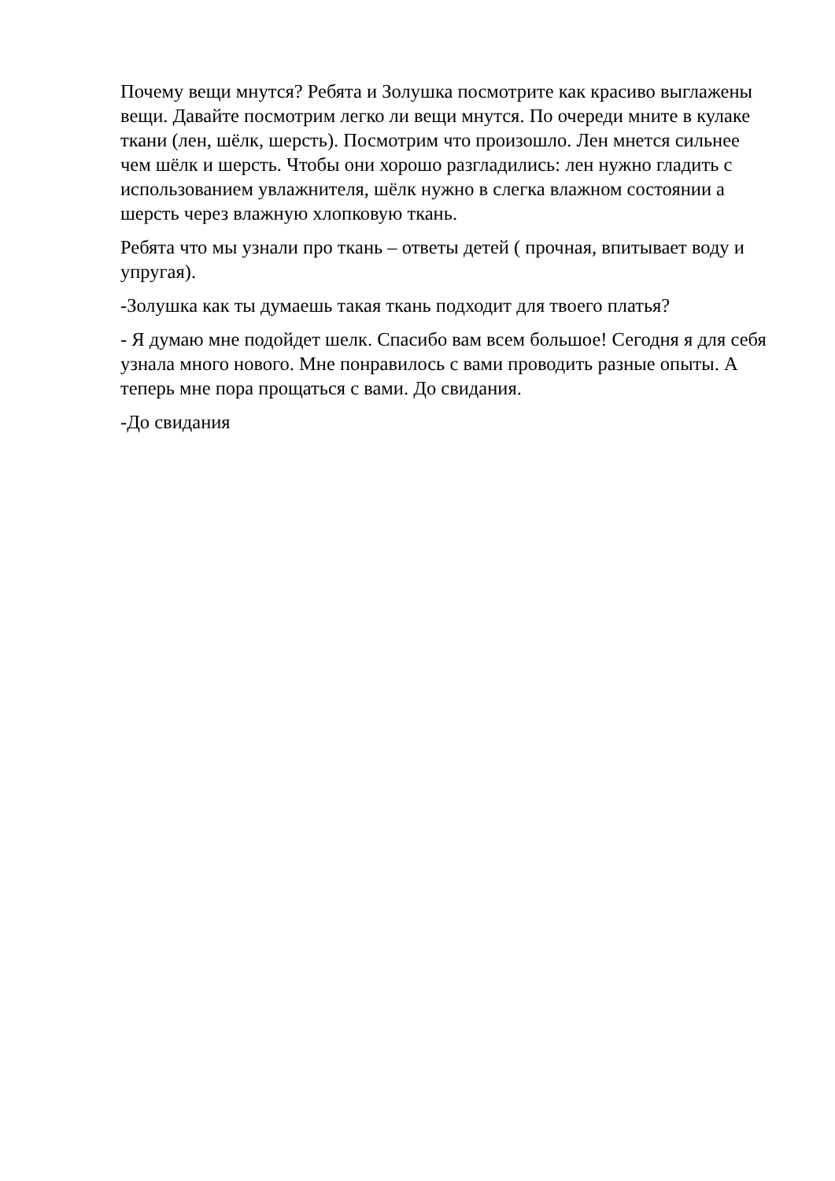Почему вещи мнутся? Ребята и Золушка посмотрите как красиво выглажены вещи. Давайте посмотрим легко ли вещи мнутся. По очереди мните в кулаке ткани (лен, шёлк, шерсть). Посмотрим что произошло. Лен мнется сильнее чем шёлк и шерсть. Чтобы они хорошо разгладились: лен нужно гладить с использованием увлажнителя, шёлк нужно в слегка влажном состоянии а шерсть через влажную хлопковую ткань.
Ребята что мы узнали про ткань – ответы детей ( прочная, впитывает воду и упругая).
-Золушка как ты думаешь такая ткань подходит для твоего платья?
- Я думаю мне подойдет шелк. Спасибо вам всем большое! Сегодня я для себя узнала много нового. Мне понравилось с вами проводить разные опыты. А теперь мне пора прощаться с вами. До свидания.
-До свидания